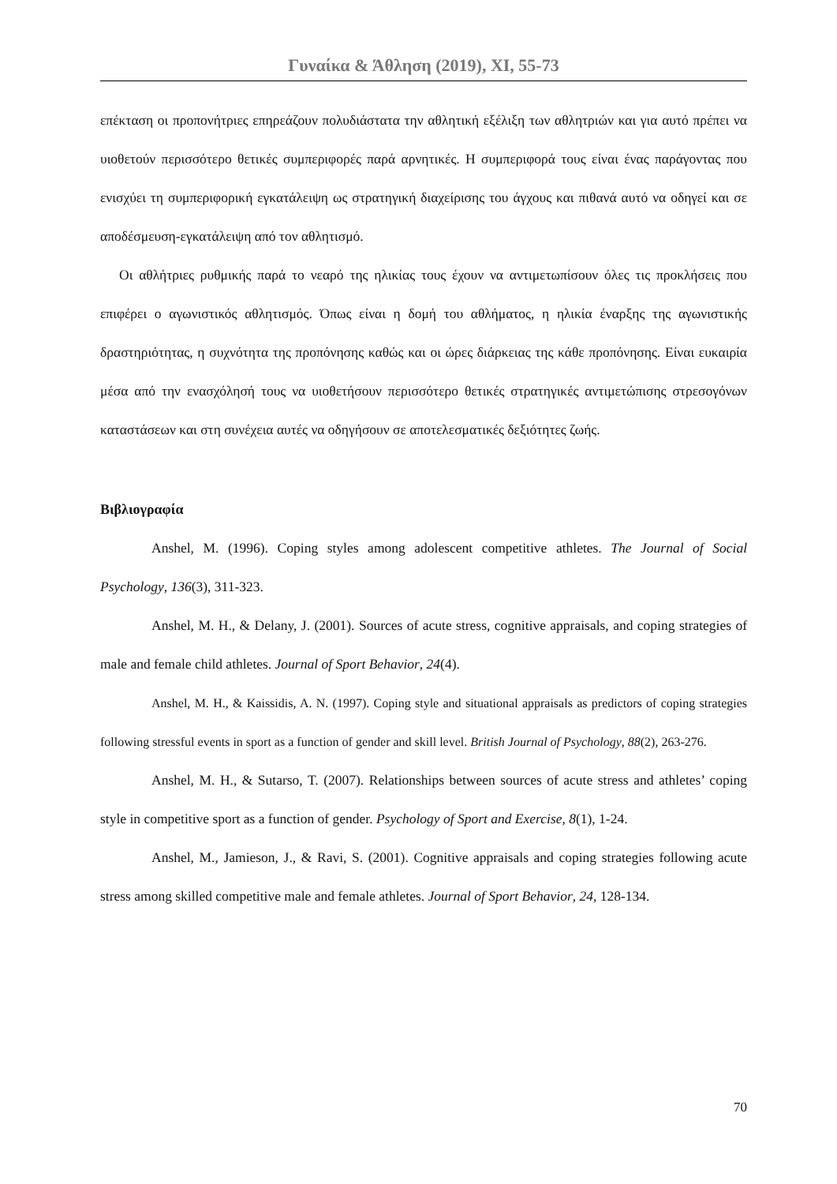Γυναίκα & Άθληση (2019), XI, 55-73
επέκταση οι προπονήτριες επηρεάζουν πολυδιάστατα την αθλητική εξέλιξη των αθλητριών και για αυτό πρέπει να υιοθετούν περισσότερο θετικές συμπεριφορές παρά αρνητικές. Η συμπεριφορά τους είναι ένας παράγοντας που ενισχύει τη συμπεριφορική εγκατάλειψη ως στρατηγική διαχείρισης του άγχους και πιθανά αυτό να οδηγεί και σε αποδέσμευση-εγκατάλειψη από τον αθλητισμό.
Οι αθλήτριες ρυθμικής παρά το νεαρό της ηλικίας τους έχουν να αντιμετωπίσουν όλες τις προκλήσεις που επιφέρει ο αγωνιστικός αθλητισμός. Όπως είναι η δομή του αθλήματος, η ηλικία έναρξης της αγωνιστικής δραστηριότητας, η συχνότητα της προπόνησης καθώς και οι ώρες διάρκειας της κάθε προπόνησης. Είναι ευκαιρία μέσα από την ενασχόλησή τους να υιοθετήσουν περισσότερο θετικές στρατηγικές αντιμετώπισης στρεσογόνων καταστάσεων και στη συνέχεια αυτές να οδηγήσουν σε αποτελεσματικές δεξιότητες ζωής.
Βιβλιογραφία
Anshel, M. (1996). Coping styles among adolescent competitive athletes. The Journal of Social Psychology, 136(3), 311-323.
Anshel, M. H., & Delany, J. (2001). Sources of acute stress, cognitive appraisals, and coping strategies of male and female child athletes. Journal of Sport Behavior, 24(4).
Anshel, M. H., & Kaissidis, A. N. (1997). Coping style and situational appraisals as predictors of coping strategies following stressful events in sport as a function of gender and skill level. British Journal of Psychology, 88(2), 263-276.
Anshel, M. H., & Sutarso, T. (2007). Relationships between sources of acute stress and athletes’ coping style in competitive sport as a function of gender. Psychology of Sport and Exercise, 8(1), 1-24.
Anshel, M., Jamieson, J., & Ravi, S. (2001). Cognitive appraisals and coping strategies following acute stress among skilled competitive male and female athletes. Journal of Sport Behavior, 24, 128-134.
70